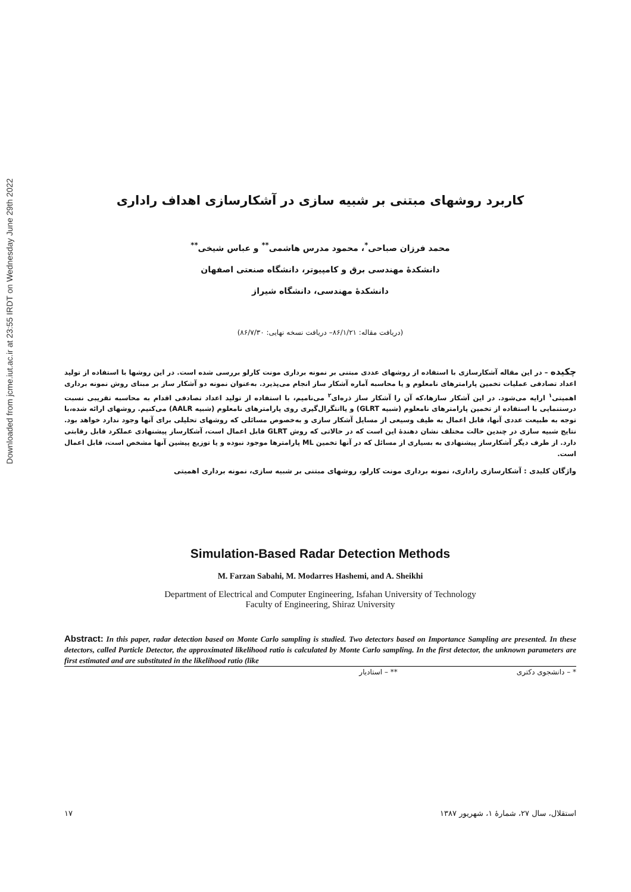Downloaded from jcme.iut.ac.ir at 23:55 IRDT on Wednesday June 29th 2022
کاربرد روشهای مبتنی بر شبیه سازی در آشکارسازی اهداف راداری
محمد فرزان صباحی<sup>*</sup>، محمود مدرس هاشمی<sup>**</sup> و عباس شیخی<sup>**</sup>
دانشکدهٔ مهندسی برق و کامپیوتر، دانشگاه صنعتی اصفهان
دانشکدهٔ مهندسی، دانشگاه شیراز
(دریافت مقاله: ۸۶/۱/۲۱– دریافت نسخه نهایی: ۸۶/۷/۳۰)
چکیده – در این مقاله آشکارسازی با استفاده از روشهای عددی مبتنی بر نمونه برداری مونت کارلو بررسی شده است. در این روشها با استفاده از تولید اعداد تصادفی عملیات تخمین پارامترهای نامعلوم و یا محاسبه آماره آشکار ساز انجام می‌پذیرد. به‌عنوان نمونه دو آشکار ساز بر مبنای روش نمونه برداری اهمیتی<sup>۱</sup> ارایه می‌شود. در این آشکار سازها،که آن را آشکار ساز ذره‌ای<sup>۲</sup> می‌نامیم، با استفاده از تولید اعداد تصادفی اقدام به محاسبه تقریبی نسبت درستنمایی با استفاده از تخمین پارامترهای نامعلوم (شبیه GLRT) و یاانتگرال‌گیری روی پارامترهای نامعلوم (شبیه AALR) می‌کنیم. روشهای ارائه شده،با توجه به طبیعت عددی آنها، قابل اعمال به طیف وسیعی از مسایل آشکار سازی و به‌خصوص مسائلی که روشهای تحلیلی برای آنها وجود ندارد خواهد بود. نتایج شبیه سازی در چندین حالت مختلف نشان دهندهٔ این است که در حالاتی که روش GLRT قابل اعمال است، آشکارساز پیشنهادی عملکرد قابل رقابتی دارد. از طرف دیگر آشکارساز پیشنهادی به بسیاری از مسائل که در آنها تخمین ML پارامترها موجود نبوده و یا توزیع پیشین آنها مشخص است، قابل اعمال است.
واژگان کلیدی : آشکارسازی راداری، نمونه برداری مونت کارلو، روشهای مبتنی بر شبیه سازی، نمونه برداری اهمیتی
Simulation-Based Radar Detection Methods
M. Farzan Sabahi, M. Modarres Hashemi, and A. Sheikhi
Department of Electrical and Computer Engineering, Isfahan University of Technology
Faculty of Engineering, Shiraz University
Abstract: In this paper, radar detection based on Monte Carlo sampling is studied. Two detectors based on Importance Sampling are presented. In these detectors, called Particle Detector, the approximated likelihood ratio is calculated by Monte Carlo sampling. In the first detector, the unknown parameters are first estimated and are substituted in the likelihood ratio (like
* – دانشجوی دکتری ** – استادیار
استقلال، سال ۲۷، شمارهٔ ۱، شهریور ۱۳۸۷ ۱۷